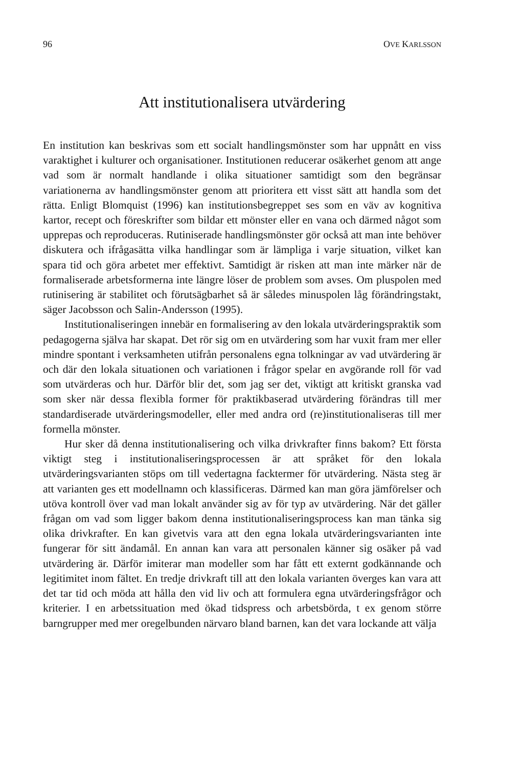96 OVE KARLSSON
Att institutionalisera utvärdering
En institution kan beskrivas som ett socialt handlingsmönster som har uppnått en viss varaktighet i kulturer och organisationer. Institutionen reducerar osäkerhet genom att ange vad som är normalt handlande i olika situationer samtidigt som den begränsar variationerna av handlingsmönster genom att prioritera ett visst sätt att handla som det rätta. Enligt Blomquist (1996) kan institutionsbegreppet ses som en väv av kognitiva kartor, recept och föreskrifter som bildar ett mönster eller en vana och därmed något som upprepas och reproduceras. Rutiniserade handlingsmönster gör också att man inte behöver diskutera och ifrågasätta vilka handlingar som är lämpliga i varje situation, vilket kan spara tid och göra arbetet mer effektivt. Samtidigt är risken att man inte märker när de formaliserade arbetsformerna inte längre löser de problem som avses. Om pluspolen med rutinisering är stabilitet och förutsägbarhet så är således minuspolen låg förändringstakt, säger Jacobsson och Salin-Andersson (1995).
Institutionaliseringen innebär en formalisering av den lokala utvärderingspraktik som pedagogerna själva har skapat. Det rör sig om en utvärdering som har vuxit fram mer eller mindre spontant i verksamheten utifrån personalens egna tolkningar av vad utvärdering är och där den lokala situationen och variationen i frågor spelar en avgörande roll för vad som utvärderas och hur. Därför blir det, som jag ser det, viktigt att kritiskt granska vad som sker när dessa flexibla former för praktikbaserad utvärdering förändras till mer standardiserade utvärderingsmodeller, eller med andra ord (re)institutionaliseras till mer formella mönster.
Hur sker då denna institutionalisering och vilka drivkrafter finns bakom? Ett första viktigt steg i institutionaliseringsprocessen är att språket för den lokala utvärderingsvarianten stöps om till vedertagna facktermer för utvärdering. Nästa steg är att varianten ges ett modellnamn och klassificeras. Därmed kan man göra jämförelser och utöva kontroll över vad man lokalt använder sig av för typ av utvärdering. När det gäller frågan om vad som ligger bakom denna institutionaliseringsprocess kan man tänka sig olika drivkrafter. En kan givetvis vara att den egna lokala utvärderingsvarianten inte fungerar för sitt ändamål. En annan kan vara att personalen känner sig osäker på vad utvärdering är. Därför imiterar man modeller som har fått ett externt godkännande och legitimitet inom fältet. En tredje drivkraft till att den lokala varianten överges kan vara att det tar tid och möda att hålla den vid liv och att formulera egna utvärderingsfrågor och kriterier. I en arbetssituation med ökad tidspress och arbetsbörda, t ex genom större barngrupper med mer oregelbunden närvaro bland barnen, kan det vara lockande att välja